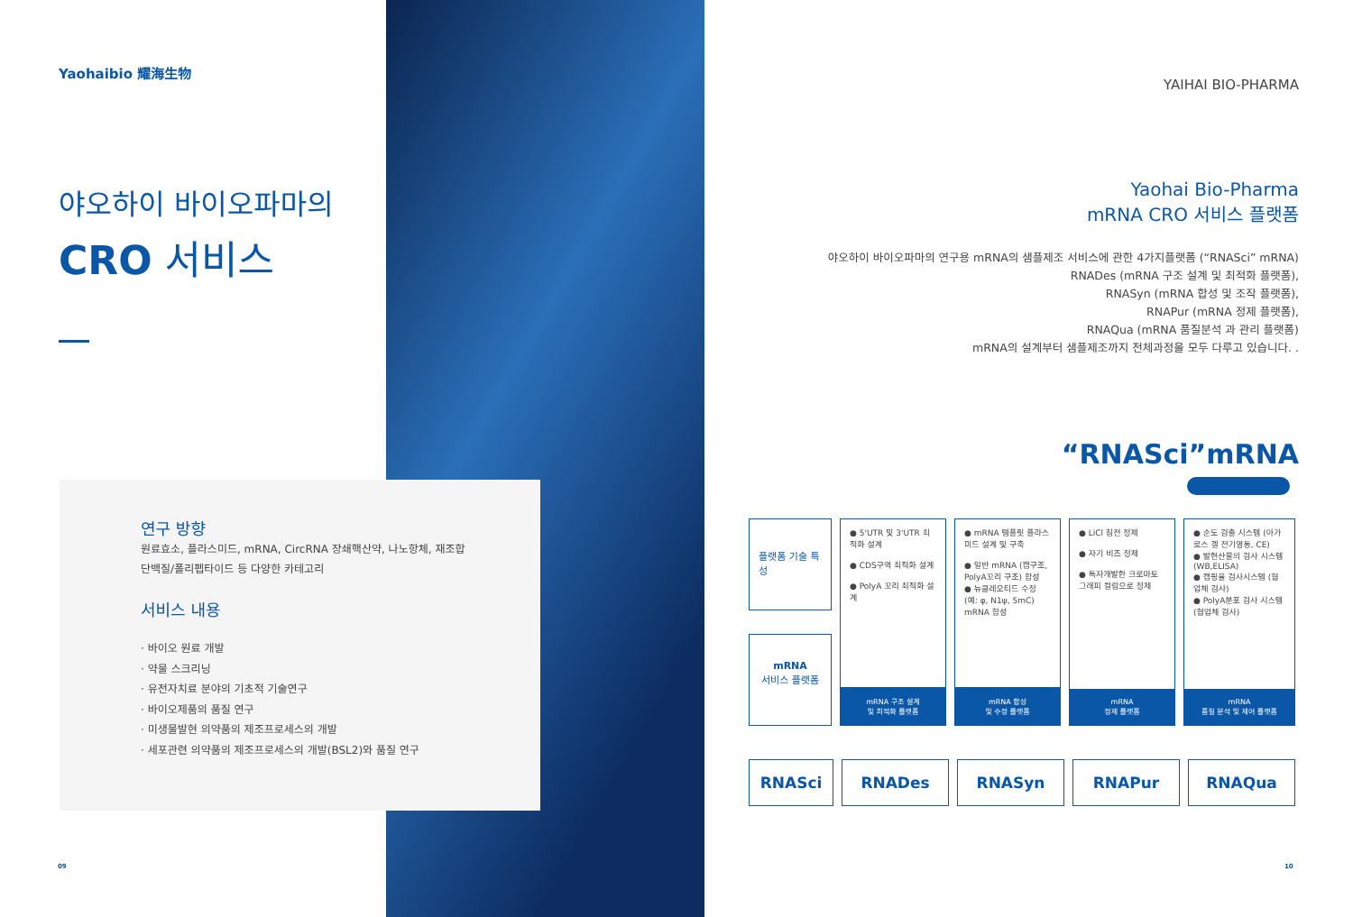Yaohaibio 耀海生物
야오하이 바이오파마의
CRO 서비스
연구 방향
원료효소, 플라스미드, mRNA, CircRNA 장쇄핵산약, 나노항체, 재조합단백질/폴리펩타이드 등 다양한 카테고리
서비스 내용
· 바이오 원료 개발
· 약물 스크리닝
· 유전자치료 분야의 기초적 기술연구
· 바이오제품의 품질 연구
· 미생물발현 의약품의 제조프로세스의 개발
· 세포관련 의약품의 제조프로세스의 개발(BSL2)와 품질 연구
YAIHAI BIO-PHARMA
Yaohai Bio-Pharma
mRNA CRO 서비스 플랫폼
야오하이 바이오파마의 연구용 mRNA의 샘플제조 서비스에 관한 4가지플랫폼 (“RNASci” mRNA)
RNADes (mRNA 구조 설계 및 최적화 플랫폼),
RNASyn (mRNA 합성 및 조작 플랫폼),
RNAPur (mRNA 정제 플랫폼),
RNAQua (mRNA 품질분석 과 관리 플랫폼)
mRNA의 설계부터 샘플제조까지 전체과정을 모두 다루고 있습니다. .
“RNASci”mRNA
플랫폼 기술 특성
mRNA
서비스 플랫폼
● 5'UTR 및 3'UTR 최적화 설계
● CDS구역 최적화 설계
● PolyA 꼬리 최적화 설계
mRNA 구조 설계
및 최적화 플랫폼
● mRNA 템플릿 플라스미드 설계 및 구축
● 일반 mRNA (캡구조, PolyA꼬리 구조) 합성
● 뉴클레오티드 수정 (예: φ, N1ψ, 5mC) mRNA 합성
mRNA 합성
및 수정 플랫폼
● LiCl 침전 정제
● 자기 비즈 정제
● 독자개발한 크로마토그래피 컬럼으로 정제
mRNA
정제 플랫폼
● 순도 검출 시스템 (아가로스 겔 전기영동, CE)
● 발현산물의 검사 시스템 (WB,ELISA)
● 캡핑율 검사시스템 (협업체 검사)
● PolyA분포 검사 시스템 (협업체 검사)
mRNA
품질 분석 및 제어 플랫폼
RNASci RNADes RNASyn RNAPur RNAQua
09 10